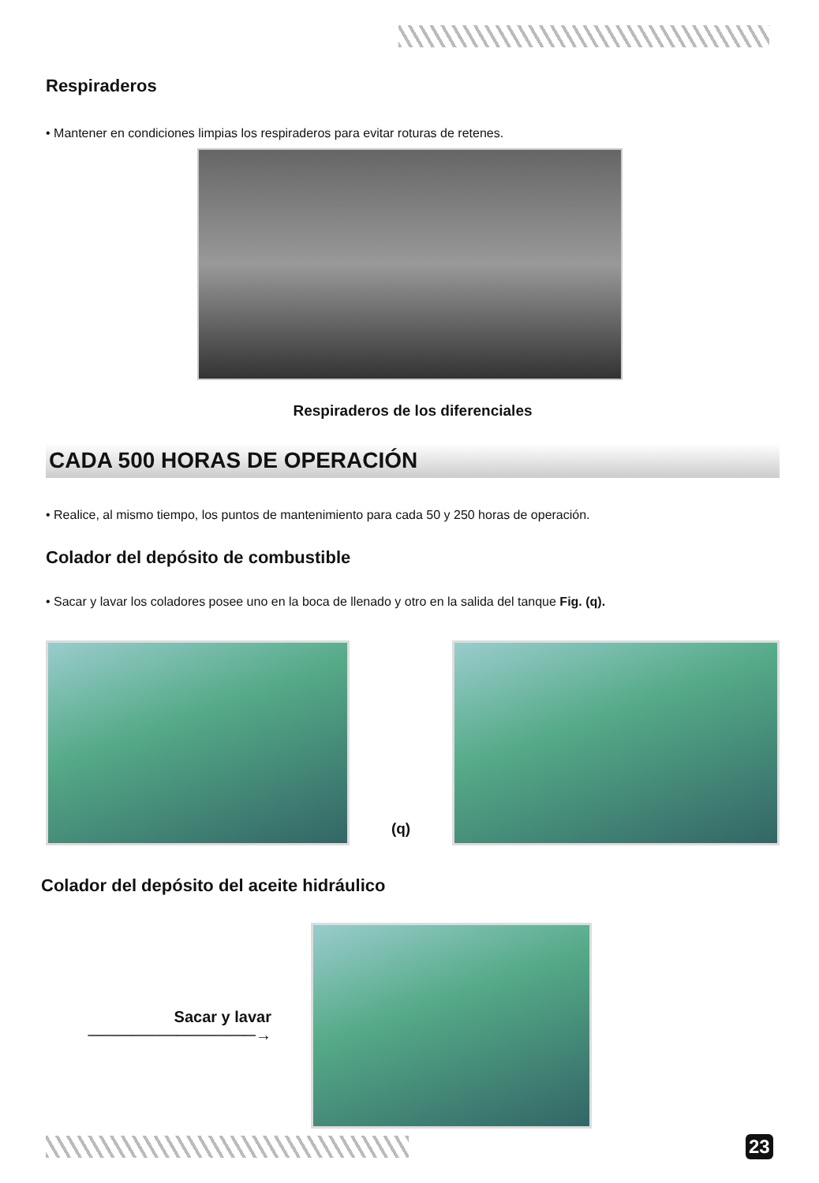Respiraderos
• Mantener en condiciones limpias los respiraderos para evitar roturas de retenes.
Respiraderos de los diferenciales
CADA 500 HORAS DE OPERACIÓN
• Realice, al mismo tiempo, los puntos de mantenimiento para cada 50 y 250 horas de operación.
Colador del depósito de combustible
• Sacar y lavar los coladores posee uno en la boca de llenado y otro en la salida del tanque Fig. (q).
(q)
Colador del depósito del aceite hidráulico
Sacar y lavar ───────────────→
23